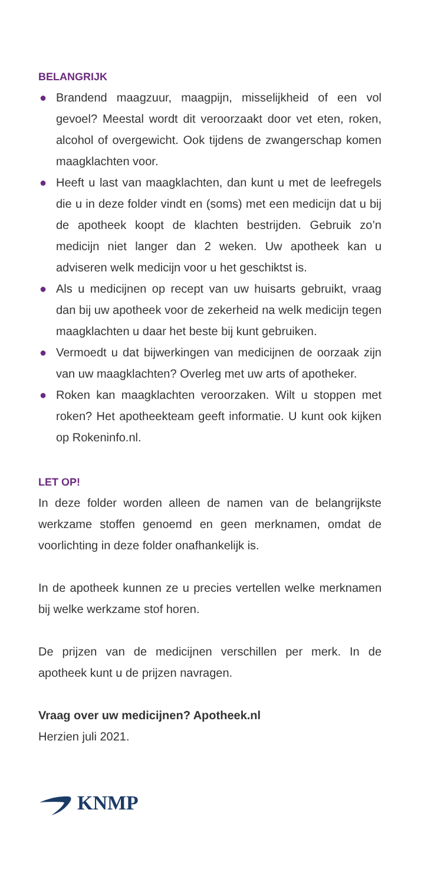BELANGRIJK
● Brandend maagzuur, maagpijn, misselijkheid of een vol gevoel? Meestal wordt dit veroorzaakt door vet eten, roken, alcohol of overgewicht. Ook tijdens de zwangerschap komen maagklachten voor.
● Heeft u last van maagklachten, dan kunt u met de leefregels die u in deze folder vindt en (soms) met een medicijn dat u bij de apotheek koopt de klachten bestrijden. Gebruik zo’n medicijn niet langer dan 2 weken. Uw apotheek kan u adviseren welk medicijn voor u het geschiktst is.
● Als u medicijnen op recept van uw huisarts gebruikt, vraag dan bij uw apotheek voor de zekerheid na welk medicijn tegen maagklachten u daar het beste bij kunt gebruiken.
● Vermoedt u dat bijwerkingen van medicijnen de oorzaak zijn van uw maagklachten? Overleg met uw arts of apotheker.
● Roken kan maagklachten veroorzaken. Wilt u stoppen met roken? Het apotheekteam geeft informatie. U kunt ook kijken op Rokeninfo.nl.
LET OP!
In deze folder worden alleen de namen van de belangrijkste werkzame stoffen genoemd en geen merknamen, omdat de voorlichting in deze folder onafhankelijk is.
In de apotheek kunnen ze u precies vertellen welke merknamen bij welke werkzame stof horen.
De prijzen van de medicijnen verschillen per merk. In de apotheek kunt u de prijzen navragen.
Vraag over uw medicijnen? Apotheek.nl
Herzien juli 2021.
KNMP